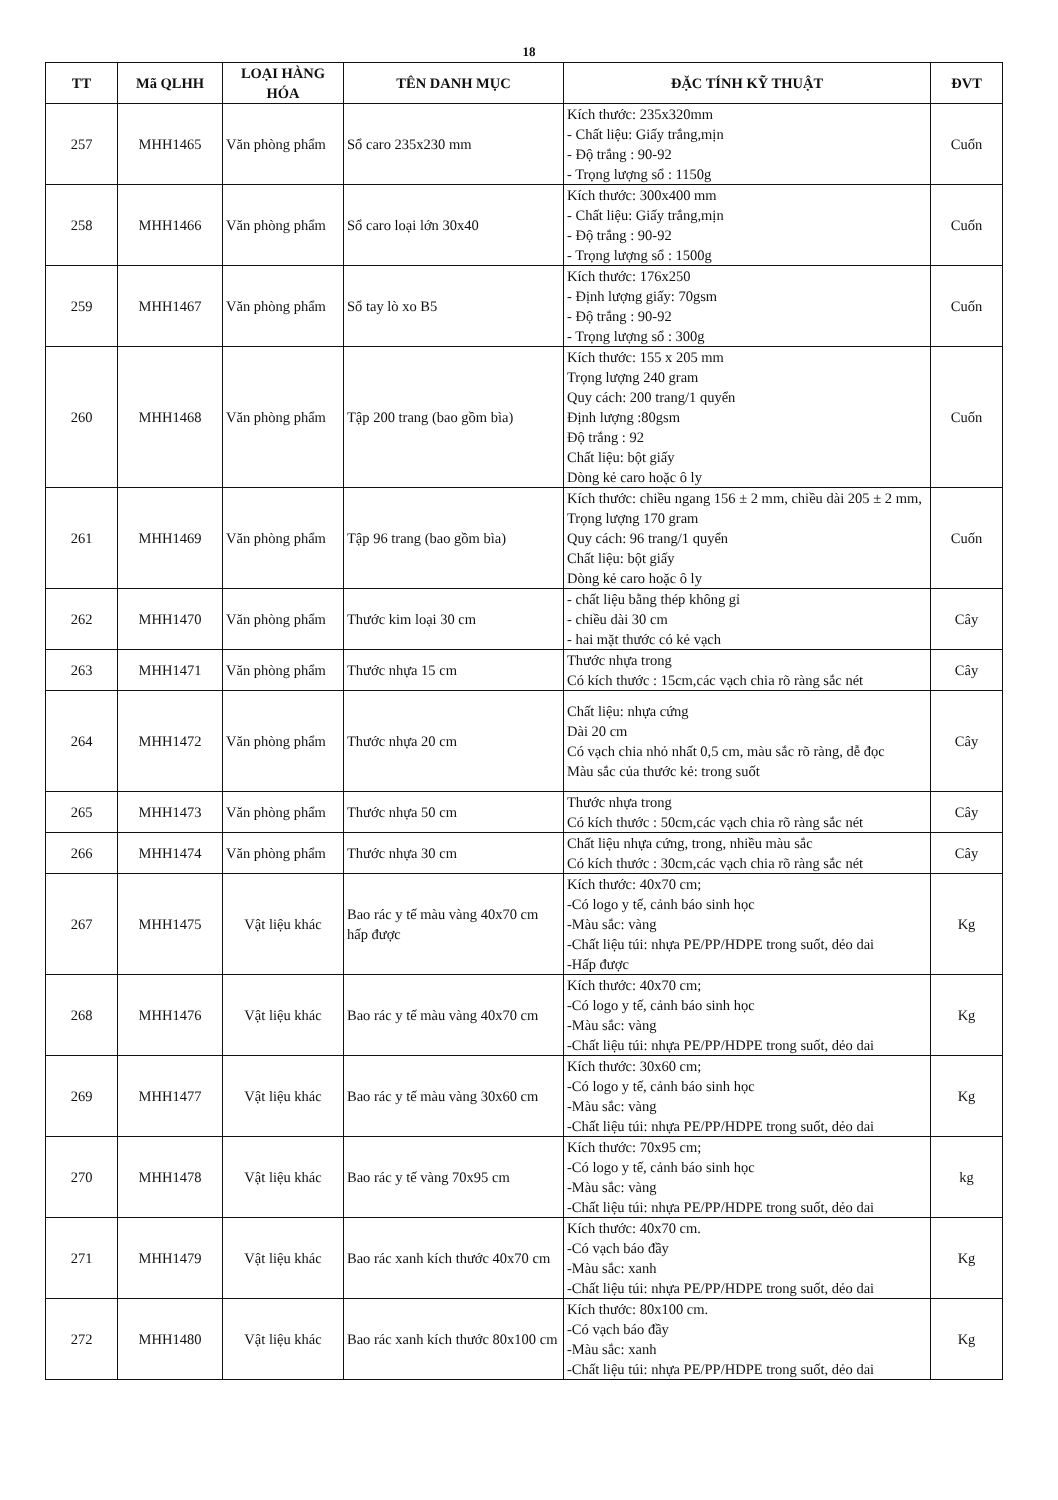18
| TT | Mã QLHH | LOẠI HÀNG HÓA | TÊN DANH MỤC | ĐẶC TÍNH KỸ THUẬT | ĐVT |
| --- | --- | --- | --- | --- | --- |
| 257 | MHH1465 | Văn phòng phẩm | Sổ caro 235x230 mm | Kích thước: 235x320mm - Chất liệu: Giấy trắng,mịn - Độ trắng : 90-92 - Trọng lượng sổ : 1150g | Cuốn |
| 258 | MHH1466 | Văn phòng phẩm | Sổ caro loại lớn 30x40 | Kích thước: 300x400 mm - Chất liệu: Giấy trắng,mịn - Độ trắng : 90-92 - Trọng lượng sổ : 1500g | Cuốn |
| 259 | MHH1467 | Văn phòng phẩm | Sổ tay lò xo B5 | Kích thước: 176x250 - Định lượng giấy: 70gsm - Độ trắng : 90-92 - Trọng lượng sổ : 300g | Cuốn |
| 260 | MHH1468 | Văn phòng phẩm | Tập 200 trang (bao gồm bìa) | Kích thước: 155 x 205 mm Trọng lượng 240 gram Quy cách: 200 trang/1 quyển Định lượng :80gsm Độ trắng : 92 Chất liệu: bột giấy Dòng kẻ caro hoặc ô ly | Cuốn |
| 261 | MHH1469 | Văn phòng phẩm | Tập 96 trang (bao gồm bìa) | Kích thước: chiều ngang 156 ± 2 mm, chiều dài 205 ± 2 mm, Trọng lượng 170 gram Quy cách: 96 trang/1 quyển Chất liệu: bột giấy Dòng kẻ caro hoặc ô ly | Cuốn |
| 262 | MHH1470 | Văn phòng phẩm | Thước kim loại 30 cm | - chất liệu bằng thép không gỉ - chiều dài 30 cm - hai mặt thước có kẻ vạch | Cây |
| 263 | MHH1471 | Văn phòng phẩm | Thước nhựa 15 cm | Thước nhựa trong Có kích thước : 15cm,các vạch chia rõ ràng sắc nét | Cây |
| 264 | MHH1472 | Văn phòng phẩm | Thước nhựa 20 cm | Chất liệu: nhựa cứng Dài 20 cm Có vạch chia nhỏ nhất 0,5 cm, màu sắc rõ ràng, dễ đọc Màu sắc của thước kẻ: trong suốt | Cây |
| 265 | MHH1473 | Văn phòng phẩm | Thước nhựa 50 cm | Thước nhựa trong Có kích thước : 50cm,các vạch chia rõ ràng sắc nét | Cây |
| 266 | MHH1474 | Văn phòng phẩm | Thước nhựa 30 cm | Chất liệu nhựa cứng, trong, nhiều màu sắc Có kích thước : 30cm,các vạch chia rõ ràng sắc nét | Cây |
| 267 | MHH1475 | Vật liệu khác | Bao rác y tế màu vàng 40x70 cm hấp được | Kích thước: 40x70 cm; -Có logo y tế, cảnh báo sinh học -Màu sắc: vàng -Chất liệu túi: nhựa PE/PP/HDPE trong suốt, dẻo dai -Hấp được | Kg |
| 268 | MHH1476 | Vật liệu khác | Bao rác y tế màu vàng 40x70 cm | Kích thước: 40x70 cm; -Có logo y tế, cảnh báo sinh học -Màu sắc: vàng -Chất liệu túi: nhựa PE/PP/HDPE trong suốt, dẻo dai | Kg |
| 269 | MHH1477 | Vật liệu khác | Bao rác y tế màu vàng 30x60 cm | Kích thước: 30x60 cm; -Có logo y tế, cảnh báo sinh học -Màu sắc: vàng -Chất liệu túi: nhựa PE/PP/HDPE trong suốt, dẻo dai | Kg |
| 270 | MHH1478 | Vật liệu khác | Bao rác y tế vàng 70x95 cm | Kích thước: 70x95 cm; -Có logo y tế, cảnh báo sinh học -Màu sắc: vàng -Chất liệu túi: nhựa PE/PP/HDPE trong suốt, dẻo dai | kg |
| 271 | MHH1479 | Vật liệu khác | Bao rác xanh kích thước 40x70 cm | Kích thước: 40x70 cm. -Có vạch báo đầy -Màu sắc: xanh -Chất liệu túi: nhựa PE/PP/HDPE trong suốt, dẻo dai | Kg |
| 272 | MHH1480 | Vật liệu khác | Bao rác xanh kích thước 80x100 cm | Kích thước: 80x100 cm. -Có vạch báo đầy -Màu sắc: xanh -Chất liệu túi: nhựa PE/PP/HDPE trong suốt, dẻo dai | Kg |